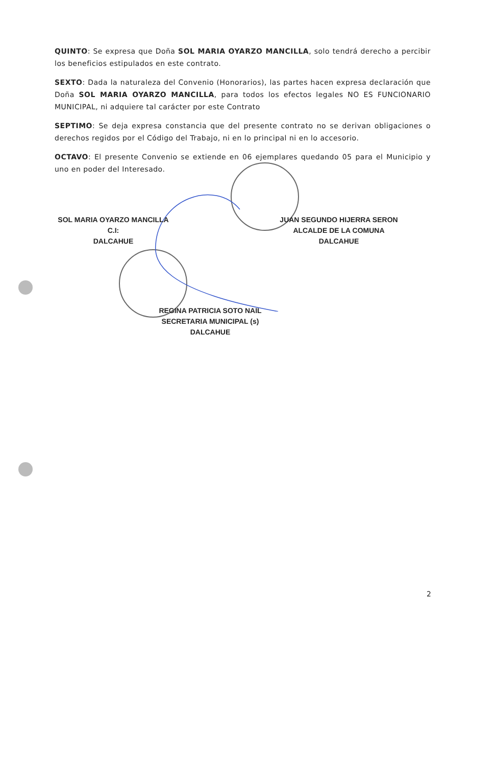QUINTO: Se expresa que Doña SOL MARIA OYARZO MANCILLA, solo tendrá derecho a percibir los beneficios estipulados en este contrato.
SEXTO: Dada la naturaleza del Convenio (Honorarios), las partes hacen expresa declaración que Doña SOL MARIA OYARZO MANCILLA, para todos los efectos legales NO ES FUNCIONARIO MUNICIPAL, ni adquiere tal carácter por este Contrato
SEPTIMO: Se deja expresa constancia que del presente contrato no se derivan obligaciones o derechos regidos por el Código del Trabajo, ni en lo principal ni en lo accesorio.
OCTAVO: El presente Convenio se extiende en 06 ejemplares quedando 05 para el Municipio y uno en poder del Interesado.
SOL MARIA OYARZO MANCILLA
C.I:
DALCAHUE
JUAN SEGUNDO HIJERRA SERON
ALCALDE DE LA COMUNA
DALCAHUE
REGINA PATRICIA SOTO NAIL
SECRETARIA MUNICIPAL (s)
DALCAHUE
2